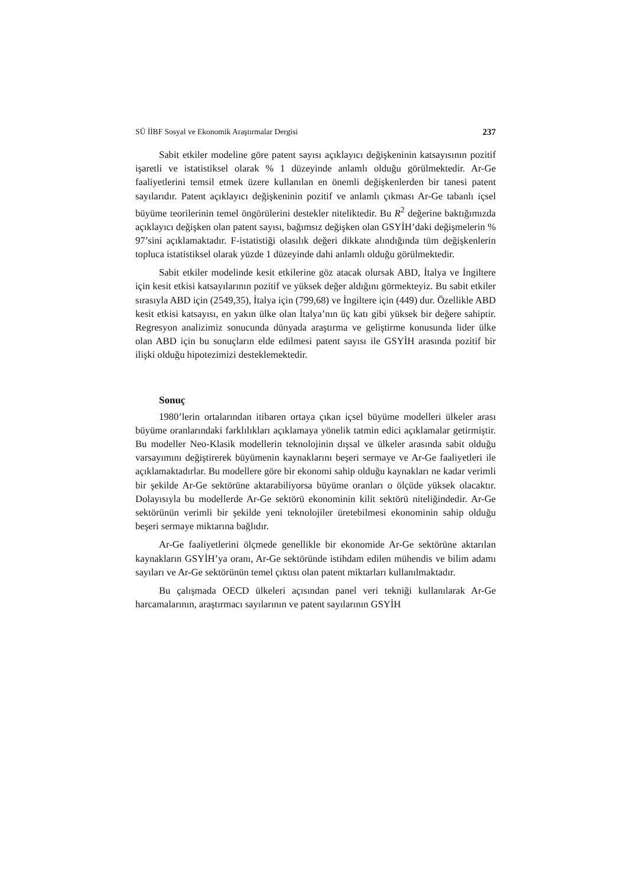SÜ İİBF Sosyal ve Ekonomik Araştırmalar Dergisi 237
Sabit etkiler modeline göre patent sayısı açıklayıcı değişkeninin katsayısının pozitif işaretli ve istatistiksel olarak % 1 düzeyinde anlamlı olduğu görülmektedir. Ar-Ge faaliyetlerini temsil etmek üzere kullanılan en önemli değişkenlerden bir tanesi patent sayılarıdır. Patent açıklayıcı değişkeninin pozitif ve anlamlı çıkması Ar-Ge tabanlı içsel büyüme teorilerinin temel öngörülerini destekler niteliktedir. Bu R<sup>2</sup> değerine baktığımızda açıklayıcı değişken olan patent sayısı, bağımsız değişken olan GSYİH’daki değişmelerin % 97’sini açıklamaktadır. F-istatistiği olasılık değeri dikkate alındığında tüm değişkenlerin topluca istatistiksel olarak yüzde 1 düzeyinde dahi anlamlı olduğu görülmektedir.
Sabit etkiler modelinde kesit etkilerine göz atacak olursak ABD, İtalya ve İngiltere için kesit etkisi katsayılarının pozitif ve yüksek değer aldığını görmekteyiz. Bu sabit etkiler sırasıyla ABD için (2549,35), İtalya için (799,68) ve İngiltere için (449) dur. Özellikle ABD kesit etkisi katsayısı, en yakın ülke olan İtalya’nın üç katı gibi yüksek bir değere sahiptir. Regresyon analizimiz sonucunda dünyada araştırma ve geliştirme konusunda lider ülke olan ABD için bu sonuçların elde edilmesi patent sayısı ile GSYİH arasında pozitif bir ilişki olduğu hipotezimizi desteklemektedir.
Sonuç
1980’lerin ortalarından itibaren ortaya çıkan içsel büyüme modelleri ülkeler arası büyüme oranlarındaki farklılıkları açıklamaya yönelik tatmin edici açıklamalar getirmiştir. Bu modeller Neo-Klasik modellerin teknolojinin dışsal ve ülkeler arasında sabit olduğu varsayımını değiştirerek büyümenin kaynaklarını beşeri sermaye ve Ar-Ge faaliyetleri ile açıklamaktadırlar. Bu modellere göre bir ekonomi sahip olduğu kaynakları ne kadar verimli bir şekilde Ar-Ge sektörüne aktarabiliyorsa büyüme oranları o ölçüde yüksek olacaktır. Dolayısıyla bu modellerde Ar-Ge sektörü ekonominin kilit sektörü niteliğindedir. Ar-Ge sektörünün verimli bir şekilde yeni teknolojiler üretebilmesi ekonominin sahip olduğu beşeri sermaye miktarına bağlıdır.
Ar-Ge faaliyetlerini ölçmede genellikle bir ekonomide Ar-Ge sektörüne aktarılan kaynakların GSYİH’ya oranı, Ar-Ge sektöründe istihdam edilen mühendis ve bilim adamı sayıları ve Ar-Ge sektörünün temel çıktısı olan patent miktarları kullanılmaktadır.
Bu çalışmada OECD ülkeleri açısından panel veri tekniği kullanılarak Ar-Ge harcamalarının, araştırmacı sayılarının ve patent sayılarının GSYİH